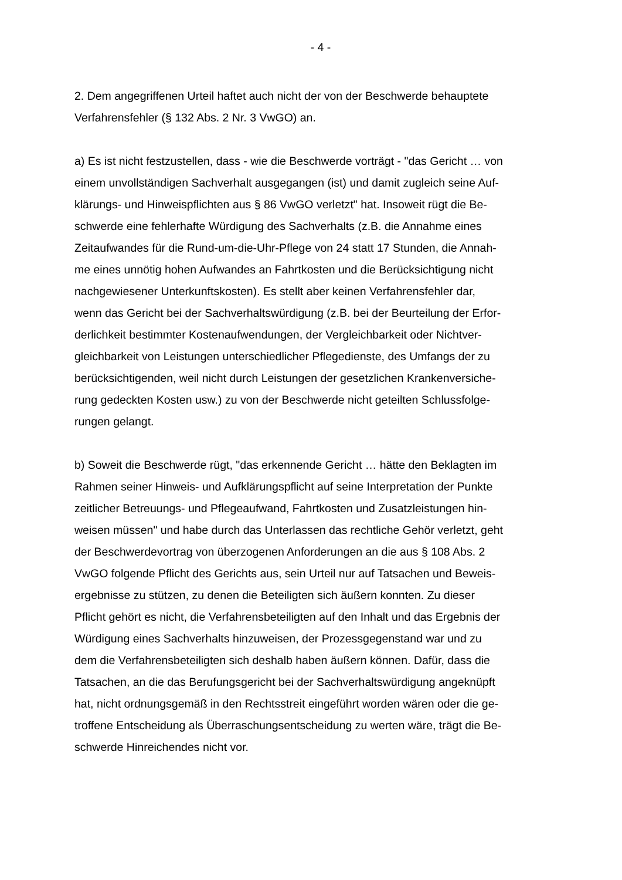- 4 -
2. Dem angegriffenen Urteil haftet auch nicht der von der Beschwerde behauptete
Verfahrensfehler (§ 132 Abs. 2 Nr. 3 VwGO) an.
a) Es ist nicht festzustellen, dass - wie die Beschwerde vorträgt - "das Gericht … von
einem unvollständigen Sachverhalt ausgegangen (ist) und damit zugleich seine Auf-
klärungs- und Hinweispflichten aus § 86 VwGO verletzt" hat. Insoweit rügt die Be-
schwerde eine fehlerhafte Würdigung des Sachverhalts (z.B. die Annahme eines
Zeitaufwandes für die Rund-um-die-Uhr-Pflege von 24 statt 17 Stunden, die Annah-
me eines unnötig hohen Aufwandes an Fahrtkosten und die Berücksichtigung nicht
nachgewiesener Unterkunftskosten). Es stellt aber keinen Verfahrensfehler dar,
wenn das Gericht bei der Sachverhaltswürdigung (z.B. bei der Beurteilung der Erfor-
derlichkeit bestimmter Kostenaufwendungen, der Vergleichbarkeit oder Nichtver-
gleichbarkeit von Leistungen unterschiedlicher Pflegedienste, des Umfangs der zu
berücksichtigenden, weil nicht durch Leistungen der gesetzlichen Krankenversiche-
rung gedeckten Kosten usw.) zu von der Beschwerde nicht geteilten Schlussfolge-
rungen gelangt.
b) Soweit die Beschwerde rügt, "das erkennende Gericht … hätte den Beklagten im
Rahmen seiner Hinweis- und Aufklärungspflicht auf seine Interpretation der Punkte
zeitlicher Betreuungs- und Pflegeaufwand, Fahrtkosten und Zusatzleistungen hin-
weisen müssen" und habe durch das Unterlassen das rechtliche Gehör verletzt, geht
der Beschwerdevortrag von überzogenen Anforderungen an die aus § 108 Abs. 2
VwGO folgende Pflicht des Gerichts aus, sein Urteil nur auf Tatsachen und Beweis-
ergebnisse zu stützen, zu denen die Beteiligten sich äußern konnten. Zu dieser
Pflicht gehört es nicht, die Verfahrensbeteiligten auf den Inhalt und das Ergebnis der
Würdigung eines Sachverhalts hinzuweisen, der Prozessgegenstand war und zu
dem die Verfahrensbeteiligten sich deshalb haben äußern können. Dafür, dass die
Tatsachen, an die das Berufungsgericht bei der Sachverhaltswürdigung angeknüpft
hat, nicht ordnungsgemäß in den Rechtsstreit eingeführt worden wären oder die ge-
troffene Entscheidung als Überraschungsentscheidung zu werten wäre, trägt die Be-
schwerde Hinreichendes nicht vor.